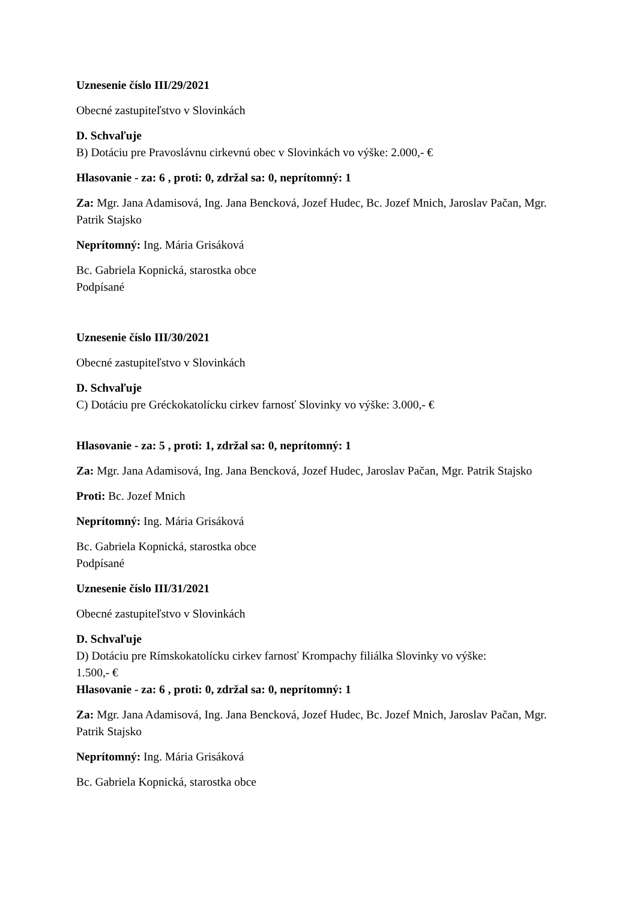Uznesenie číslo III/29/2021
Obecné zastupiteľstvo v Slovinkách
D. Schvaľuje
B) Dotáciu pre Pravoslávnu cirkevnú obec v Slovinkách vo výške: 2.000,- €
Hlasovanie - za: 6 , proti: 0, zdržal sa: 0, neprítomný: 1
Za: Mgr. Jana Adamisová, Ing. Jana Bencková, Jozef Hudec, Bc. Jozef Mnich, Jaroslav Pačan, Mgr. Patrik Stajsko
Neprítomný: Ing. Mária Grisáková
Bc. Gabriela Kopnická, starostka obce
Podpísané
Uznesenie číslo III/30/2021
Obecné zastupiteľstvo v Slovinkách
D. Schvaľuje
C) Dotáciu pre Gréckokatolícku cirkev farnosť Slovinky vo výške: 3.000,- €
Hlasovanie - za: 5 , proti: 1, zdržal sa: 0, neprítomný: 1
Za: Mgr. Jana Adamisová, Ing. Jana Bencková, Jozef Hudec, Jaroslav Pačan, Mgr. Patrik Stajsko
Proti: Bc. Jozef Mnich
Neprítomný: Ing. Mária Grisáková
Bc. Gabriela Kopnická, starostka obce
Podpísané
Uznesenie číslo III/31/2021
Obecné zastupiteľstvo v Slovinkách
D. Schvaľuje
D) Dotáciu pre Rímskokatolícku cirkev farnosť Krompachy filiálka Slovinky vo výške:
1.500,- €
Hlasovanie - za: 6 , proti: 0, zdržal sa: 0, neprítomný: 1
Za: Mgr. Jana Adamisová, Ing. Jana Bencková, Jozef Hudec, Bc. Jozef Mnich, Jaroslav Pačan, Mgr. Patrik Stajsko
Neprítomný: Ing. Mária Grisáková
Bc. Gabriela Kopnická, starostka obce